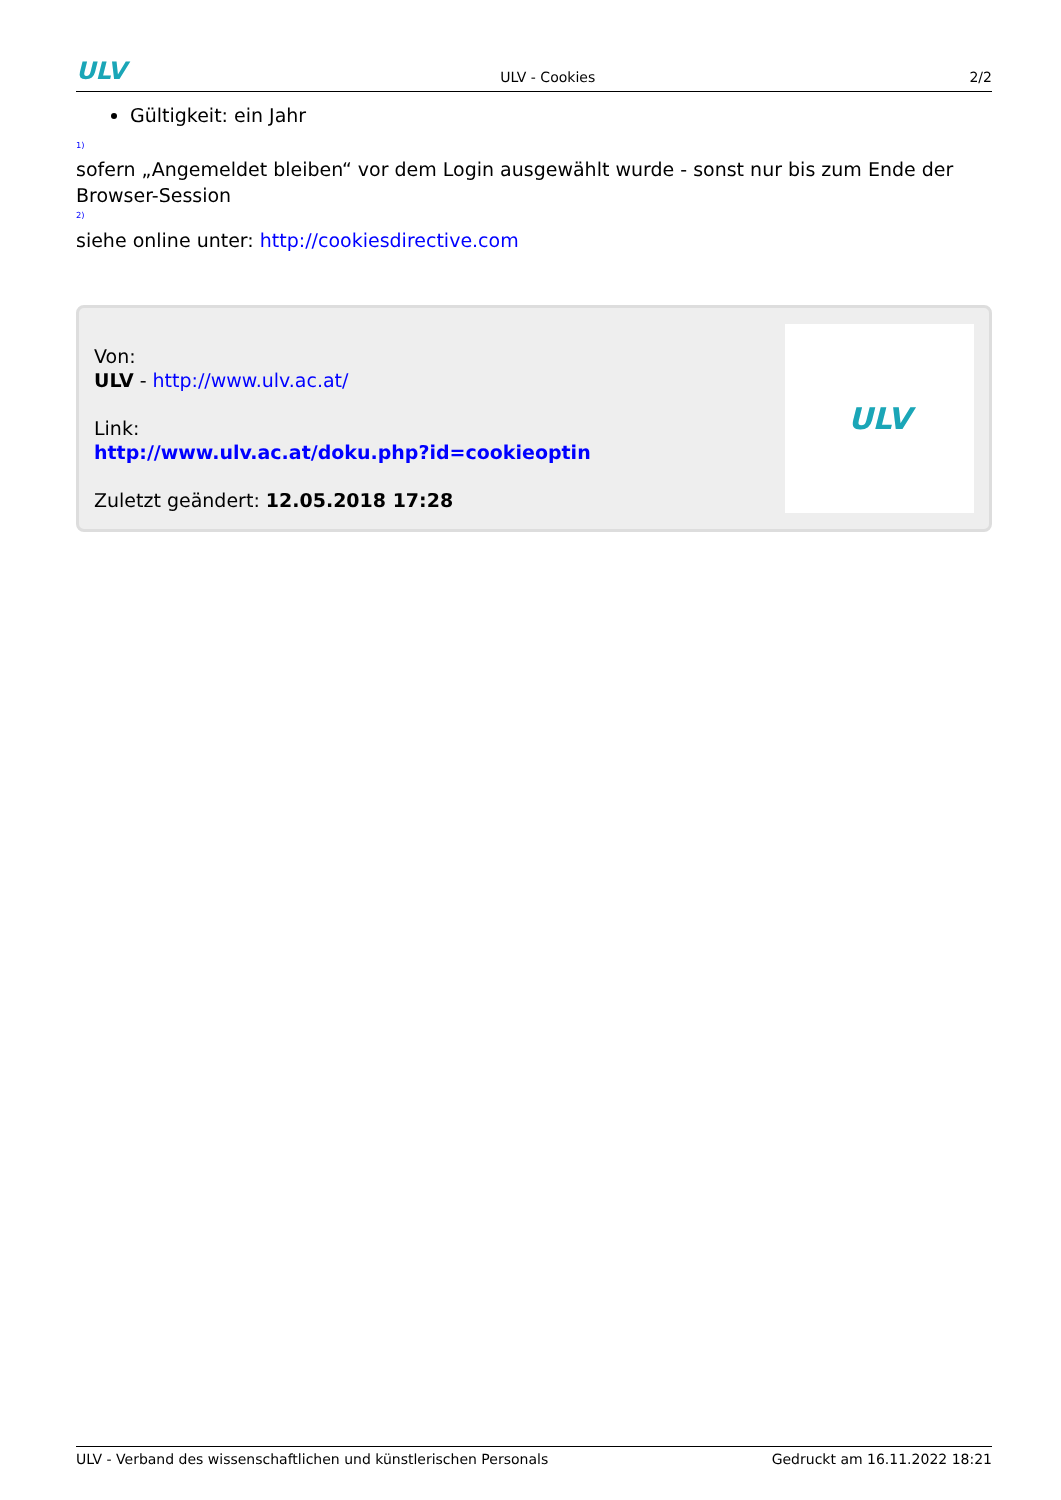ULV ULV - Cookies 2/2
Gültigkeit: ein Jahr
<sup>1)</sup>
sofern „Angemeldet bleiben“ vor dem Login ausgewählt wurde - sonst nur bis zum Ende der Browser-Session
<sup>2)</sup>
siehe online unter: http://cookiesdirective.com
Von:
ULV - http://www.ulv.ac.at/
Link:
http://www.ulv.ac.at/doku.php?id=cookieoptin
Zuletzt geändert: 12.05.2018 17:28
ULV
ULV - Verband des wissenschaftlichen und künstlerischen Personals Gedruckt am 16.11.2022 18:21